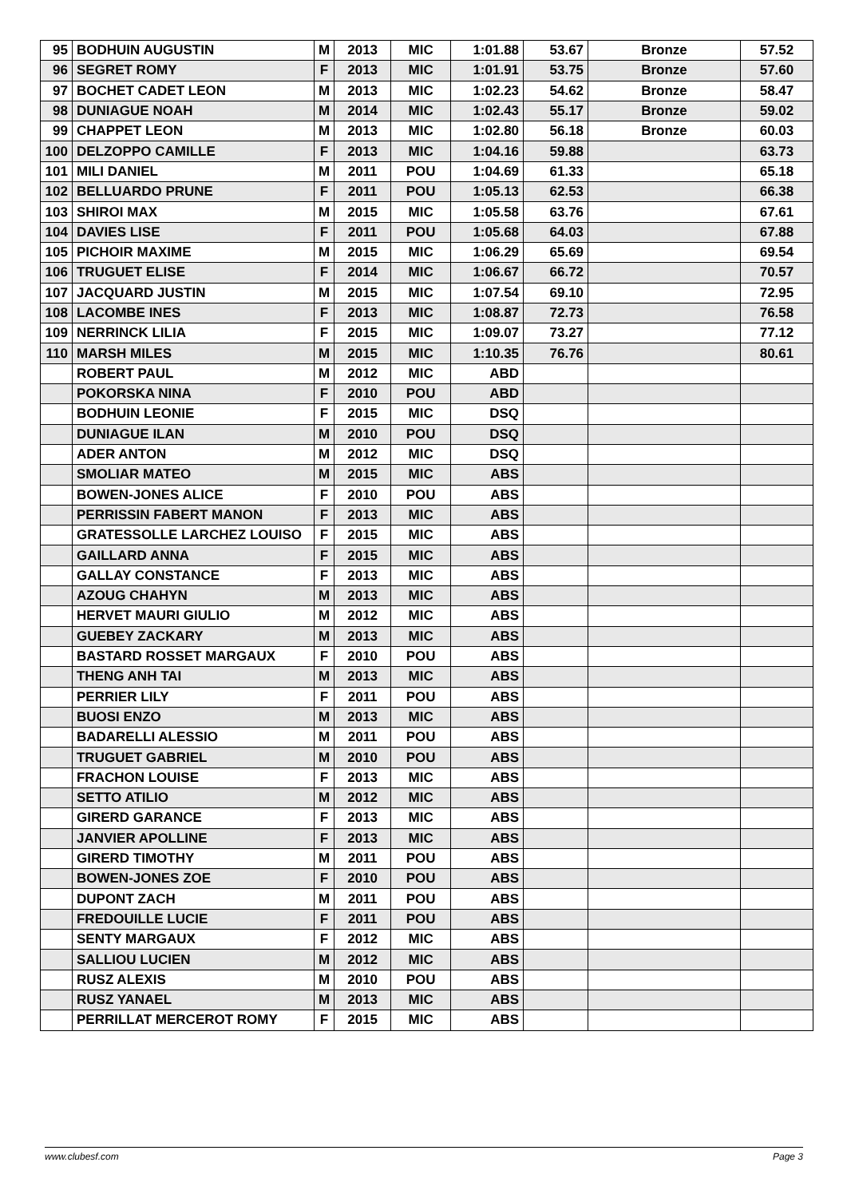| 95 | BODHUIN AUGUSTIN | M | 2013 | MIC | 1:01.88 | 53.67 | Bronze | 57.52 |
| 96 | SEGRET ROMY | F | 2013 | MIC | 1:01.91 | 53.75 | Bronze | 57.60 |
| 97 | BOCHET CADET LEON | M | 2013 | MIC | 1:02.23 | 54.62 | Bronze | 58.47 |
| 98 | DUNIAGUE NOAH | M | 2014 | MIC | 1:02.43 | 55.17 | Bronze | 59.02 |
| 99 | CHAPPET LEON | M | 2013 | MIC | 1:02.80 | 56.18 | Bronze | 60.03 |
| 100 | DELZOPPO CAMILLE | F | 2013 | MIC | 1:04.16 | 59.88 | | 63.73 |
| 101 | MILI DANIEL | M | 2011 | POU | 1:04.69 | 61.33 | | 65.18 |
| 102 | BELLUARDO PRUNE | F | 2011 | POU | 1:05.13 | 62.53 | | 66.38 |
| 103 | SHIROI MAX | M | 2015 | MIC | 1:05.58 | 63.76 | | 67.61 |
| 104 | DAVIES LISE | F | 2011 | POU | 1:05.68 | 64.03 | | 67.88 |
| 105 | PICHOIR MAXIME | M | 2015 | MIC | 1:06.29 | 65.69 | | 69.54 |
| 106 | TRUGUET ELISE | F | 2014 | MIC | 1:06.67 | 66.72 | | 70.57 |
| 107 | JACQUARD JUSTIN | M | 2015 | MIC | 1:07.54 | 69.10 | | 72.95 |
| 108 | LACOMBE INES | F | 2013 | MIC | 1:08.87 | 72.73 | | 76.58 |
| 109 | NERRINCK LILIA | F | 2015 | MIC | 1:09.07 | 73.27 | | 77.12 |
| 110 | MARSH MILES | M | 2015 | MIC | 1:10.35 | 76.76 | | 80.61 |
| | ROBERT PAUL | M | 2012 | MIC | ABD | | | |
| | POKORSKA NINA | F | 2010 | POU | ABD | | | |
| | BODHUIN LEONIE | F | 2015 | MIC | DSQ | | | |
| | DUNIAGUE ILAN | M | 2010 | POU | DSQ | | | |
| | ADER ANTON | M | 2012 | MIC | DSQ | | | |
| | SMOLIAR MATEO | M | 2015 | MIC | ABS | | | |
| | BOWEN-JONES ALICE | F | 2010 | POU | ABS | | | |
| | PERRISSIN FABERT MANON | F | 2013 | MIC | ABS | | | |
| | GRATESSOLLE LARCHEZ LOUISO | F | 2015 | MIC | ABS | | | |
| | GAILLARD ANNA | F | 2015 | MIC | ABS | | | |
| | GALLAY CONSTANCE | F | 2013 | MIC | ABS | | | |
| | AZOUG CHAHYN | M | 2013 | MIC | ABS | | | |
| | HERVET MAURI GIULIO | M | 2012 | MIC | ABS | | | |
| | GUEBEY ZACKARY | M | 2013 | MIC | ABS | | | |
| | BASTARD ROSSET MARGAUX | F | 2010 | POU | ABS | | | |
| | THENG ANH TAI | M | 2013 | MIC | ABS | | | |
| | PERRIER LILY | F | 2011 | POU | ABS | | | |
| | BUOSI ENZO | M | 2013 | MIC | ABS | | | |
| | BADARELLI ALESSIO | M | 2011 | POU | ABS | | | |
| | TRUGUET GABRIEL | M | 2010 | POU | ABS | | | |
| | FRACHON LOUISE | F | 2013 | MIC | ABS | | | |
| | SETTO ATILIO | M | 2012 | MIC | ABS | | | |
| | GIRERD GARANCE | F | 2013 | MIC | ABS | | | |
| | JANVIER APOLLINE | F | 2013 | MIC | ABS | | | |
| | GIRERD TIMOTHY | M | 2011 | POU | ABS | | | |
| | BOWEN-JONES ZOE | F | 2010 | POU | ABS | | | |
| | DUPONT ZACH | M | 2011 | POU | ABS | | | |
| | FREDOUILLE LUCIE | F | 2011 | POU | ABS | | | |
| | SENTY MARGAUX | F | 2012 | MIC | ABS | | | |
| | SALLIOU LUCIEN | M | 2012 | MIC | ABS | | | |
| | RUSZ ALEXIS | M | 2010 | POU | ABS | | | |
| | RUSZ YANAEL | M | 2013 | MIC | ABS | | | |
| | PERRILLAT MERCEROT ROMY | F | 2015 | MIC | ABS | | | |
www.clubesf.com Page 3